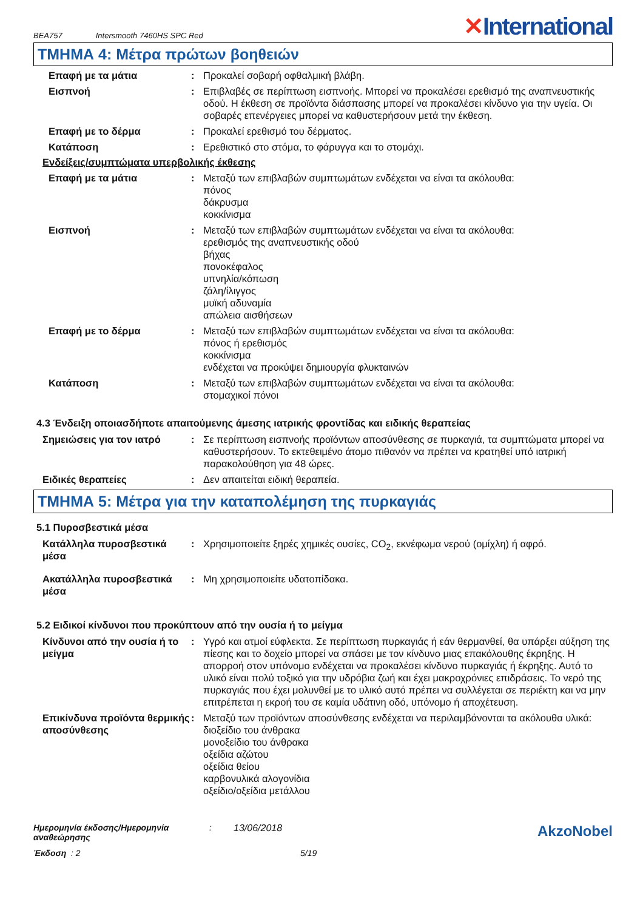BEA757 Intersmooth 7460HS SPC Red ✕International
ΤΜΗΜΑ 4: Μέτρα πρώτων βοηθειών
Επαφή με τα μάτια : Προκαλεί σοβαρή οφθαλμική βλάβη.
Εισπνοή : Επιβλαβές σε περίπτωση εισπνοής. Μπορεί να προκαλέσει ερεθισμό της αναπνευστικής οδού. Η έκθεση σε προϊόντα διάσπασης μπορεί να προκαλέσει κίνδυνο για την υγεία. Οι σοβαρές επενέργειες μπορεί να καθυστερήσουν μετά την έκθεση.
Επαφή με το δέρμα : Προκαλεί ερεθισμό του δέρματος.
Κατάποση : Ερεθιστικό στο στόμα, το φάρυγγα και το στομάχι.
Ενδείξεις/συμπτώματα υπερβολικής έκθεσης
Επαφή με τα μάτια : Μεταξύ των επιβλαβών συμπτωμάτων ενδέχεται να είναι τα ακόλουθα:
πόνος
δάκρυσμα
κοκκίνισμα
Εισπνοή : Μεταξύ των επιβλαβών συμπτωμάτων ενδέχεται να είναι τα ακόλουθα:
ερεθισμός της αναπνευστικής οδού
βήχας
πονοκέφαλος
υπνηλία/κόπωση
ζάλη/ίλιγγος
μυϊκή αδυναμία
απώλεια αισθήσεων
Επαφή με το δέρμα : Μεταξύ των επιβλαβών συμπτωμάτων ενδέχεται να είναι τα ακόλουθα:
πόνος ή ερεθισμός
κοκκίνισμα
ενδέχεται να προκύψει δημιουργία φλυκταινών
Κατάποση : Μεταξύ των επιβλαβών συμπτωμάτων ενδέχεται να είναι τα ακόλουθα:
στομαχικοί πόνοι
4.3 Ένδειξη οποιασδήποτε απαιτούμενης άμεσης ιατρικής φροντίδας και ειδικής θεραπείας
Σημειώσεις για τον ιατρό : Σε περίπτωση εισπνοής προϊόντων αποσύνθεσης σε πυρκαγιά, τα συμπτώματα μπορεί να καθυστερήσουν. Το εκτεθειμένο άτομο πιθανόν να πρέπει να κρατηθεί υπό ιατρική παρακολούθηση για 48 ώρες.
Ειδικές θεραπείες : Δεν απαιτείται ειδική θεραπεία.
ΤΜΗΜΑ 5: Μέτρα για την καταπολέμηση της πυρκαγιάς
5.1 Πυροσβεστικά μέσα
Κατάλληλα πυροσβεστικά μέσα
: Χρησιμοποιείτε ξηρές χημικές ουσίες, CO<sub>2</sub>, εκνέφωμα νερού (ομίχλη) ή αφρό.
Ακατάλληλα πυροσβεστικά μέσα
: Μη χρησιμοποιείτε υδατοπίδακα.
5.2 Ειδικοί κίνδυνοι που προκύπτουν από την ουσία ή το μείγμα
Κίνδυνοι από την ουσία ή το μείγμα
: Υγρό και ατμοί εύφλεκτα. Σε περίπτωση πυρκαγιάς ή εάν θερμανθεί, θα υπάρξει αύξηση της πίεσης και το δοχείο μπορεί να σπάσει με τον κίνδυνο μιας επακόλουθης έκρηξης. Η απορροή στον υπόνομο ενδέχεται να προκαλέσει κίνδυνο πυρκαγιάς ή έκρηξης. Αυτό το υλικό είναι πολύ τοξικό για την υδρόβια ζωή και έχει μακροχρόνιες επιδράσεις. Το νερό της πυρκαγιάς που έχει μολυνθεί με το υλικό αυτό πρέπει να συλλέγεται σε περιέκτη και να μην επιτρέπεται η εκροή του σε καμία υδάτινη οδό, υπόνομο ή αποχέτευση.
Επικίνδυνα προϊόντα θερμικής αποσύνθεσης
: Μεταξύ των προϊόντων αποσύνθεσης ενδέχεται να περιλαμβάνονται τα ακόλουθα υλικά:
διοξείδιο του άνθρακα
μονοξείδιο του άνθρακα
οξείδια αζώτου
οξείδια θείου
καρβονυλικά αλογονίδια
οξείδιο/οξείδια μετάλλου
Ημερομηνία έκδοσης/Ημερομηνία αναθεώρησης
: 13/06/2018
AkzoNobel
Έκδοση : 2 5/19